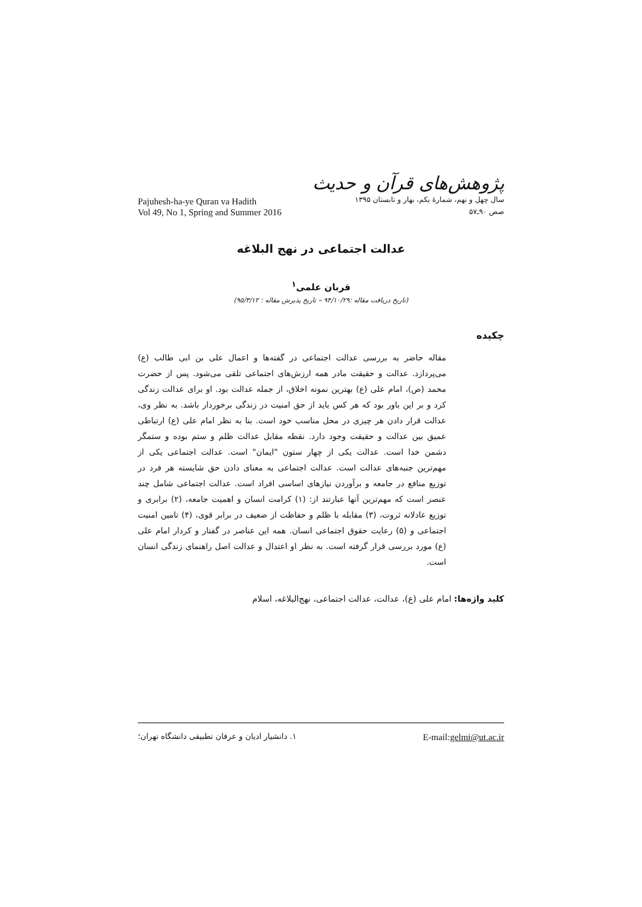Pajuhesh-ha-ye Quran va Hadith
Vol 49, No 1, Spring and Summer 2016
پژوهش‌های قرآن و حدیث
سال چهل و نهم، شمارهٔ یکم، بهار و تابستان ۱۳۹۵
صص ۹۰ـ۵۷
عدالت اجتماعی در نهج البلاغه
قربان علمی<sup>۱</sup>
(تاریخ دریافت مقاله :۹۴/۱۰/۲۹ – تاریخ پذیرش مقاله : ۹۵/۳/۱۲)
چکیده
مقاله حاضر به بررسی عدالت اجتماعی در گفته‌ها و اعمال علی بن ابی طالب (ع) می‌پردازد. عدالت و حقیقت مادر همه ارزش‌های اجتماعی تلقی می‌شود. پس از حضرت محمد (ص)، امام علی (ع) بهترین نمونه اخلاق، از جمله عدالت بود. او برای عدالت زندگی کرد و بر این باور بود که هر کس باید از حق امنیت در زندگی برخوردار باشد. به نظر وی، عدالت قرار دادن هر چیزی در محل مناسب خود است. بنا به نظر امام علی (ع) ارتباطی عمیق بین عدالت و حقیقت وجود دارد. نقطه مقابل عدالت ظلم و ستم بوده و ستمگر دشمن خدا است. عدالت یکی از چهار ستون "ایمان" است. عدالت اجتماعی یکی از مهم‌ترین جنبه‌های عدالت است. عدالت اجتماعی به معنای دادن حق شایسته هر فرد در توزیع منافع در جامعه و برآوردن نیازهای اساسی افراد است. عدالت اجتماعی شامل چند عنصر است که مهم‌ترین آنها عبارتند از: (۱) کرامت انسان و اهمیت جامعه، (۲) برابری و توزیع عادلانه ثروت، (۳) مقابله با ظلم و حفاظت از ضعیف در برابر قوی، (۴) تامین امنیت اجتماعی و (۵) رعایت حقوق اجتماعی انسان. همه این عناصر در گفتار و کردار امام علی (ع) مورد بررسی قرار گرفته است. به نظر او اعتدال و عدالت اصل راهنمای زندگی انسان است.
کلید واژه‌ها: امام علی (ع)، عدالت، عدالت اجتماعی، نهج‌البلاغه، اسلام
۱. دانشیار ادیان و عرفان تطبیقی دانشگاه تهران؛
E-mail:gelmi@ut.ac.ir